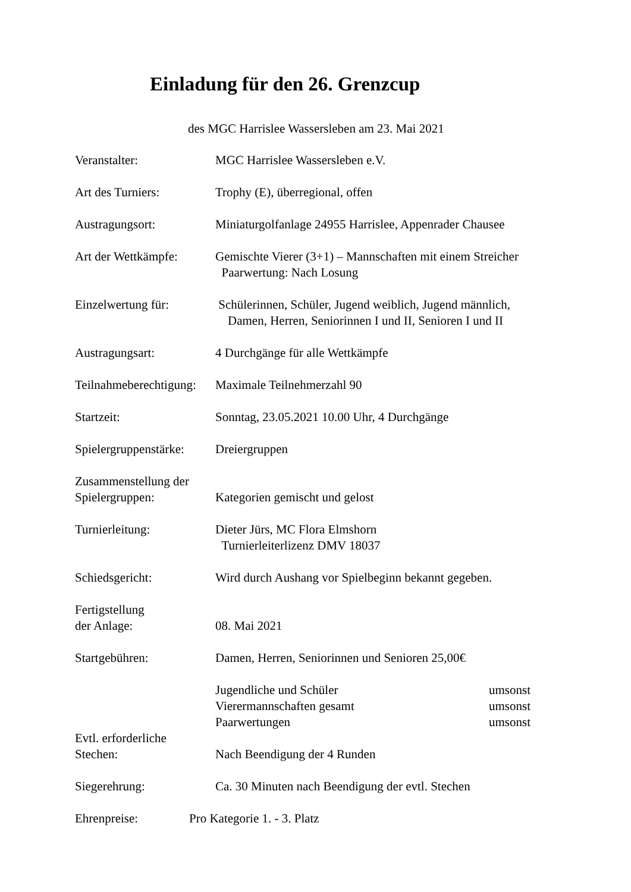Einladung für den 26. Grenzcup
des MGC Harrislee Wassersleben am 23. Mai 2021
Veranstalter: MGC Harrislee Wassersleben e.V.
Art des Turniers: Trophy (E), überregional, offen
Austragungsort: Miniaturgolfanlage 24955 Harrislee, Appenrader Chausee
Art der Wettkämpfe:
Gemischte Vierer (3+1) – Mannschaften mit einem Streicher
Paarwertung: Nach Losung
Einzelwertung für: Schülerinnen, Schüler, Jugend weiblich, Jugend männlich,
Damen, Herren, Seniorinnen I und II, Senioren I und II
Austragungsart: 4 Durchgänge für alle Wettkämpfe
Teilnahmeberechtigung:
Maximale Teilnehmerzahl 90
Startzeit: Sonntag, 23.05.2021 10.00 Uhr, 4 Durchgänge
Spielergruppenstärke:
Dreiergruppen
Zusammenstellung der
Spielergruppen:
Kategorien gemischt und gelost
Turnierleitung: Dieter Jürs, MC Flora Elmshorn
Turnierleiterlizenz DMV 18037
Schiedsgericht: Wird durch Aushang vor Spielbeginn bekannt gegeben.
Fertigstellung
der Anlage:
08. Mai 2021
Startgebühren: Damen, Herren, Seniorinnen und Senioren 25,00€
Jugendliche und Schüler umsonst
Vierermannschaften gesamt umsonst
Paarwertungen umsonst
Evtl. erforderliche
Stechen:
Nach Beendigung der 4 Runden
Siegerehrung: Ca. 30 Minuten nach Beendigung der evtl. Stechen
Ehrenpreise: Pro Kategorie 1. - 3. Platz